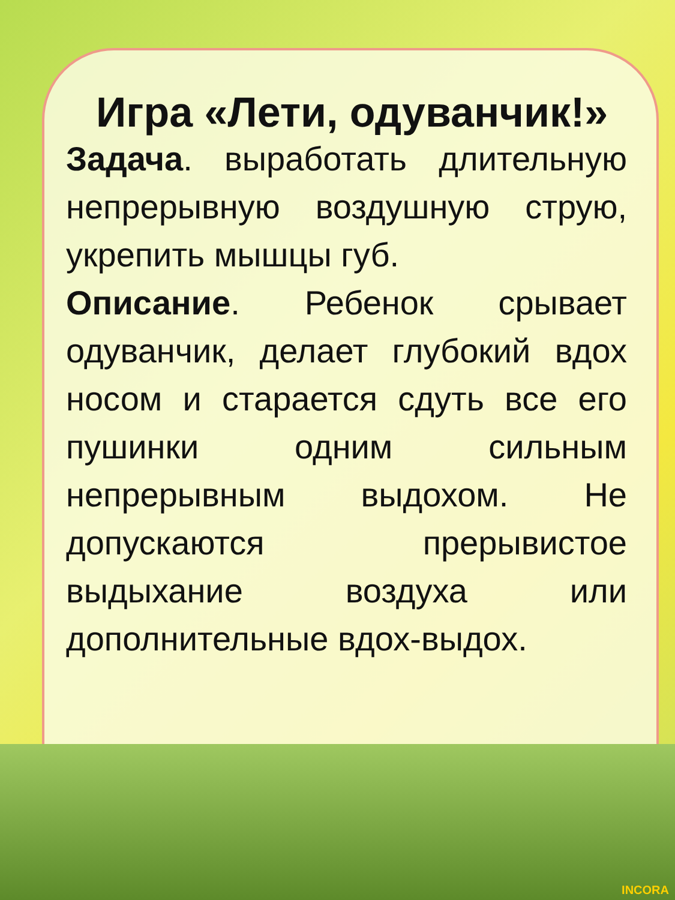Игра «Лети, одуванчик!»
Задача. выработать длительную непрерывную воздушную струю, укрепить мышцы губ.
Описание. Ребенок срывает одуванчик, делает глубокий вдох носом и старается сдуть все его пушинки одним сильным непрерывным выдохом. Не допускаются прерывистое выдыхание воздуха или дополнительные вдох-выдох.
INCORA